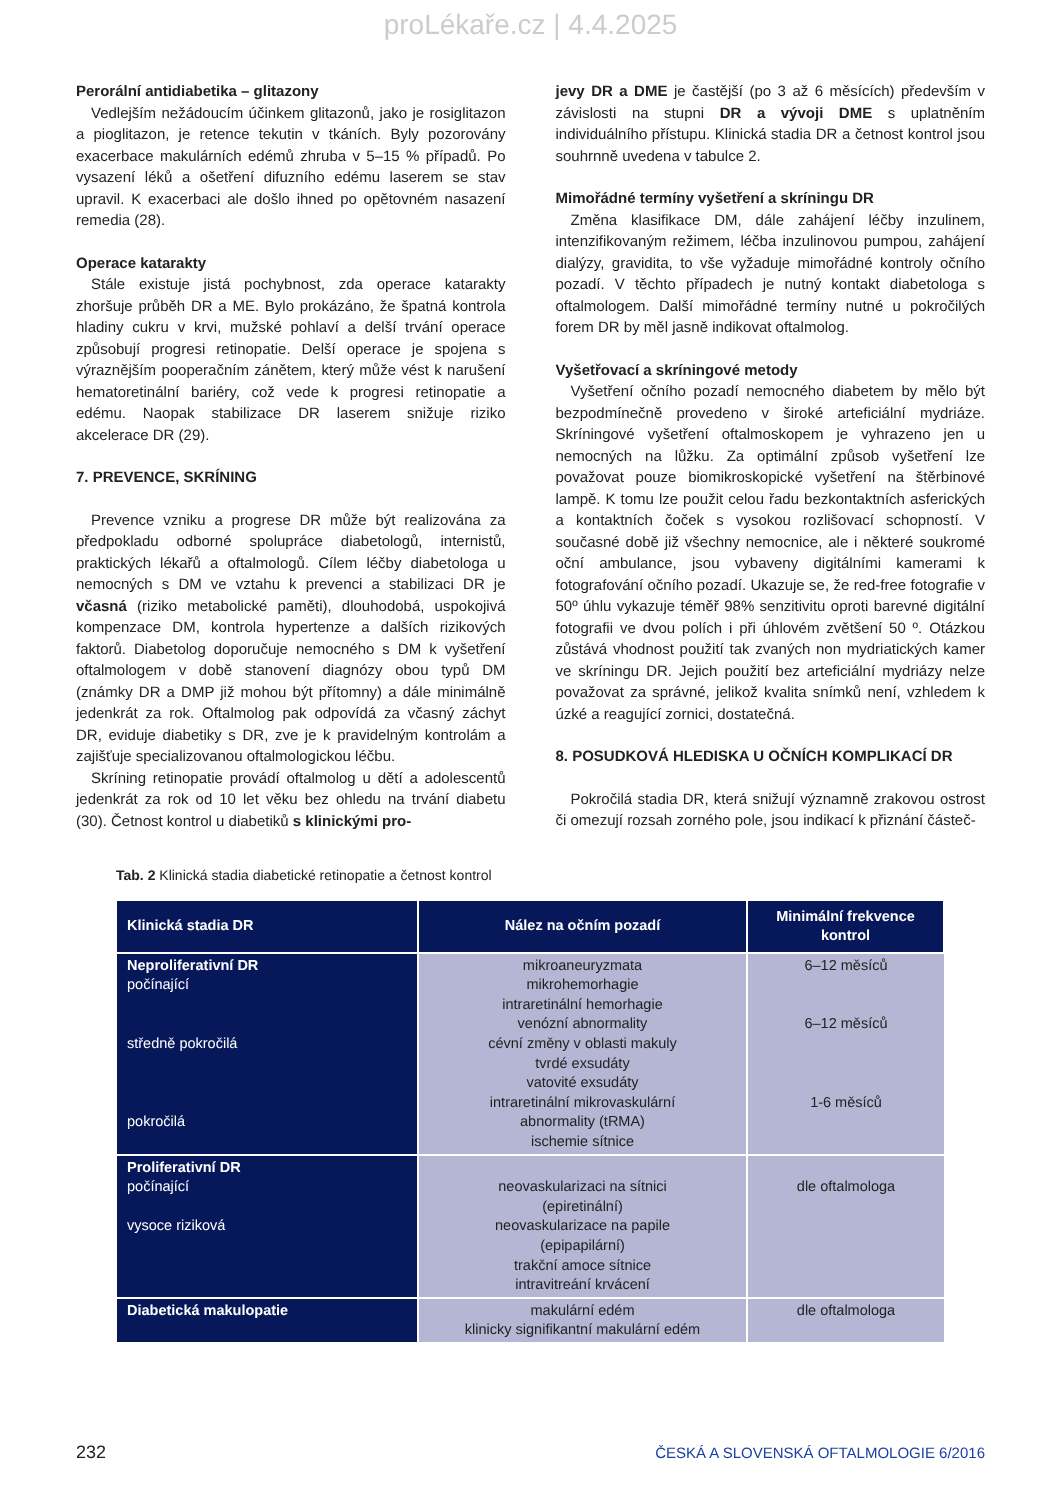proLékaře.cz | 4.4.2025
Perorální antidiabetika – glitazony
Vedlejším nežádoucím účinkem glitazonů, jako je rosiglitazon a pioglitazon, je retence tekutin v tkáních. Byly pozorovány exacerbace makulárních edémů zhruba v 5–15 % případů. Po vysazení léků a ošetření difuzního edému laserem se stav upravil. K exacerbaci ale došlo ihned po opětovném nasazení remedia (28).
Operace katarakty
Stále existuje jistá pochybnost, zda operace katarakty zhoršuje průběh DR a ME. Bylo prokázáno, že špatná kontrola hladiny cukru v krvi, mužské pohlaví a delší trvání operace způsobují progresi retinopatie. Delší operace je spojena s výraznějším pooperačním zánětem, který může vést k narušení hematoretinální bariéry, což vede k progresi retinopatie a edému. Naopak stabilizace DR laserem snižuje riziko akcelerace DR (29).
7. PREVENCE, SKRÍNING
Prevence vzniku a progrese DR může být realizována za předpokladu odborné spolupráce diabetologů, internistů, praktických lékařů a oftalmologů. Cílem léčby diabetologa u nemocných s DM ve vztahu k prevenci a stabilizaci DR je včasná (riziko metabolické paměti), dlouhodobá, uspokojivá kompenzace DM, kontrola hypertenze a dalších rizikových faktorů. Diabetolog doporučuje nemocného s DM k vyšetření oftalmologem v době stanovení diagnózy obou typů DM (známky DR a DMP již mohou být přítomny) a dále minimálně jedenkrát za rok. Oftalmolog pak odpovídá za včasný záchyt DR, eviduje diabetiky s DR, zve je k pravidelným kontrolám a zajišťuje specializovanou oftalmologickou léčbu.
Skríning retinopatie provádí oftalmolog u dětí a adolescentů jedenkrát za rok od 10 let věku bez ohledu na trvání diabetu (30). Četnost kontrol u diabetiků s klinickými pro-
jevy DR a DME je častější (po 3 až 6 měsících) především v závislosti na stupni DR a vývoji DME s uplatněním individuálního přístupu. Klinická stadia DR a četnost kontrol jsou souhrnně uvedena v tabulce 2.
Mimořádné termíny vyšetření a skríningu DR
Změna klasifikace DM, dále zahájení léčby inzulinem, intenzifikovaným režimem, léčba inzulinovou pumpou, zahájení dialýzy, gravidita, to vše vyžaduje mimořádné kontroly očního pozadí. V těchto případech je nutný kontakt diabetologa s oftalmologem. Další mimořádné termíny nutné u pokročilých forem DR by měl jasně indikovat oftalmolog.
Vyšetřovací a skríningové metody
Vyšetření očního pozadí nemocného diabetem by mělo být bezpodmínečně provedeno v široké arteficiální mydriáze. Skríningové vyšetření oftalmoskopem je vyhrazeno jen u nemocných na lůžku. Za optimální způsob vyšetření lze považovat pouze biomikroskopické vyšetření na štěrbinové lampě. K tomu lze použit celou řadu bezkontaktních asferických a kontaktních čoček s vysokou rozlišovací schopností. V současné době již všechny nemocnice, ale i některé soukromé oční ambulance, jsou vybaveny digitálními kamerami k fotografování očního pozadí. Ukazuje se, že red-free fotografie v 50º úhlu vykazuje téměř 98% senzitivitu oproti barevné digitální fotografii ve dvou polích i při úhlovém zvětšení 50 º. Otázkou zůstává vhodnost použití tak zvaných non mydriatických kamer ve skríningu DR. Jejich použití bez arteficiální mydriázy nelze považovat za správné, jelikož kvalita snímků není, vzhledem k úzké a reagující zornici, dostatečná.
8. POSUDKOVÁ HLEDISKA U OČNÍCH KOMPLIKACÍ DR
Pokročilá stadia DR, která snižují významně zrakovou ostrost či omezují rozsah zorného pole, jsou indikací k přiznání částeč-
Tab. 2 Klinická stadia diabetické retinopatie a četnost kontrol
| Klinická stadia DR | Nález na očním pozadí | Minimální frekvence kontrol |
| --- | --- | --- |
| Neproliferativní DR počínající středně pokročilá pokročilá | mikroaneuryzmata mikrohemorhagie intraretinální hemorhagie venózní abnormality cévní změny v oblasti makuly tvrdé exsudáty vatovité exsudáty intraretinální mikrovaskulární abnormality (tRMA) ischemie sítnice | 6–12 měsíců 6–12 měsíců 1-6 měsíců |
| Proliferativní DR počínající vysoce riziková | neovaskularizaci na sítnici (epiretinální) neovaskularizace na papile (epipapilární) trakční amoce sítnice intravitreání krvácení | dle oftalmologa |
| Diabetická makulopatie | makulární edém klinicky signifikantní makulární edém | dle oftalmologa |
232 ČESKÁ A SLOVENSKÁ OFTALMOLOGIE 6/2016